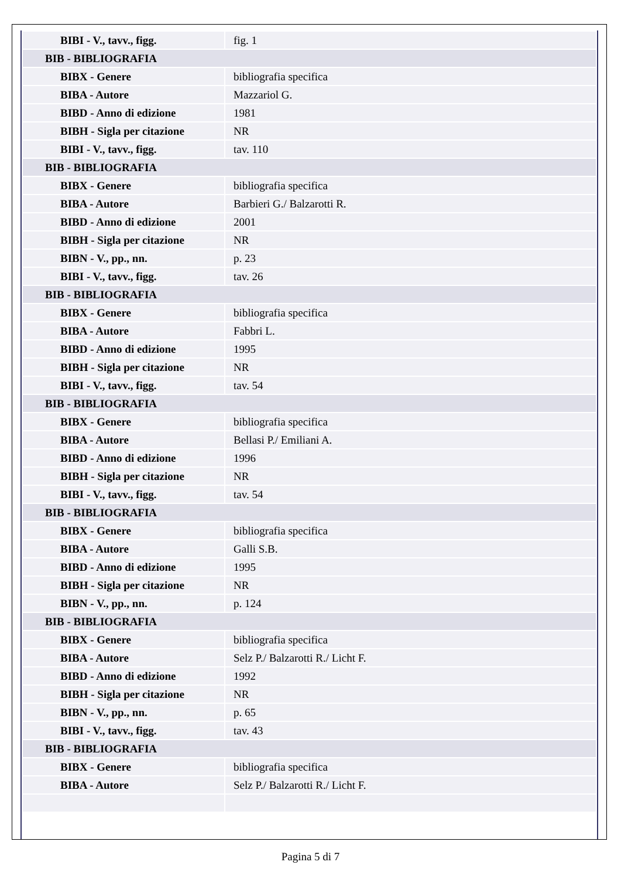| BIBI - V., tavv., figg. | fig. 1 |
| BIB - BIBLIOGRAFIA | |
| BIBX - Genere | bibliografia specifica |
| BIBA - Autore | Mazzariol G. |
| BIBD - Anno di edizione | 1981 |
| BIBH - Sigla per citazione | NR |
| BIBI - V., tavv., figg. | tav. 110 |
| BIB - BIBLIOGRAFIA | |
| BIBX - Genere | bibliografia specifica |
| BIBA - Autore | Barbieri G./ Balzarotti R. |
| BIBD - Anno di edizione | 2001 |
| BIBH - Sigla per citazione | NR |
| BIBN - V., pp., nn. | p. 23 |
| BIBI - V., tavv., figg. | tav. 26 |
| BIB - BIBLIOGRAFIA | |
| BIBX - Genere | bibliografia specifica |
| BIBA - Autore | Fabbri L. |
| BIBD - Anno di edizione | 1995 |
| BIBH - Sigla per citazione | NR |
| BIBI - V., tavv., figg. | tav. 54 |
| BIB - BIBLIOGRAFIA | |
| BIBX - Genere | bibliografia specifica |
| BIBA - Autore | Bellasi P./ Emiliani A. |
| BIBD - Anno di edizione | 1996 |
| BIBH - Sigla per citazione | NR |
| BIBI - V., tavv., figg. | tav. 54 |
| BIB - BIBLIOGRAFIA | |
| BIBX - Genere | bibliografia specifica |
| BIBA - Autore | Galli S.B. |
| BIBD - Anno di edizione | 1995 |
| BIBH - Sigla per citazione | NR |
| BIBN - V., pp., nn. | p. 124 |
| BIB - BIBLIOGRAFIA | |
| BIBX - Genere | bibliografia specifica |
| BIBA - Autore | Selz P./ Balzarotti R./ Licht F. |
| BIBD - Anno di edizione | 1992 |
| BIBH - Sigla per citazione | NR |
| BIBN - V., pp., nn. | p. 65 |
| BIBI - V., tavv., figg. | tav. 43 |
| BIB - BIBLIOGRAFIA | |
| BIBX - Genere | bibliografia specifica |
| BIBA - Autore | Selz P./ Balzarotti R./ Licht F. |
Pagina 5 di 7